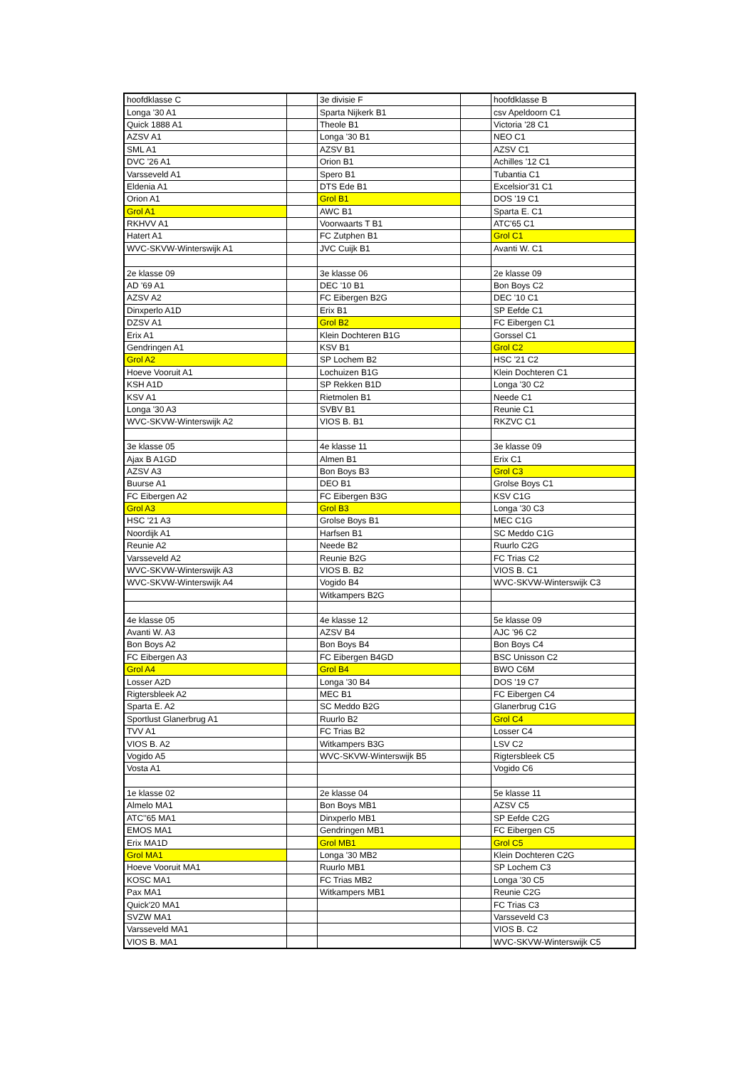| hoofdklasse C | | 3e divisie F | | hoofdklasse B |
| Longa '30 A1 | | Sparta Nijkerk B1 | | csv Apeldoorn C1 |
| Quick 1888 A1 | | Theole B1 | | Victoria '28 C1 |
| AZSV A1 | | Longa '30 B1 | | NEO C1 |
| SML A1 | | AZSV B1 | | AZSV C1 |
| DVC '26 A1 | | Orion B1 | | Achilles '12 C1 |
| Varsseveld A1 | | Spero B1 | | Tubantia C1 |
| Eldenia A1 | | DTS Ede B1 | | Excelsior'31 C1 |
| Orion A1 | | Grol B1 | | DOS '19 C1 |
| Grol A1 | | AWC B1 | | Sparta E. C1 |
| RKHVV A1 | | Voorwaarts T B1 | | ATC'65 C1 |
| Hatert A1 | | FC Zutphen B1 | | Grol C1 |
| WVC-SKVW-Winterswijk A1 | | JVC Cuijk B1 | | Avanti W. C1 |
| 2e klasse 09 | | 3e klasse 06 | | 2e klasse 09 |
| AD '69 A1 | | DEC '10 B1 | | Bon Boys C2 |
| AZSV A2 | | FC Eibergen B2G | | DEC '10 C1 |
| Dinxperlo A1D | | Erix B1 | | SP Eefde C1 |
| DZSV A1 | | Grol B2 | | FC Eibergen C1 |
| Erix A1 | | Klein Dochteren B1G | | Gorssel C1 |
| Gendringen A1 | | KSV B1 | | Grol C2 |
| Grol A2 | | SP Lochem B2 | | HSC '21 C2 |
| Hoeve Vooruit A1 | | Lochuizen B1G | | Klein Dochteren C1 |
| KSH A1D | | SP Rekken B1D | | Longa '30 C2 |
| KSV A1 | | Rietmolen B1 | | Neede C1 |
| Longa '30 A3 | | SVBV B1 | | Reunie C1 |
| WVC-SKVW-Winterswijk A2 | | VIOS B. B1 | | RKZVC C1 |
| 3e klasse 05 | | 4e klasse 11 | | 3e klasse 09 |
| Ajax B A1GD | | Almen B1 | | Erix C1 |
| AZSV A3 | | Bon Boys B3 | | Grol C3 |
| Buurse A1 | | DEO B1 | | Grolse Boys C1 |
| FC Eibergen A2 | | FC Eibergen B3G | | KSV C1G |
| Grol A3 | | Grol B3 | | Longa '30 C3 |
| HSC '21 A3 | | Grolse Boys B1 | | MEC C1G |
| Noordijk A1 | | Harfsen B1 | | SC Meddo C1G |
| Reunie A2 | | Neede B2 | | Ruurlo C2G |
| Varsseveld A2 | | Reunie B2G | | FC Trias C2 |
| WVC-SKVW-Winterswijk A3 | | VIOS B. B2 | | VIOS B. C1 |
| WVC-SKVW-Winterswijk A4 | | Vogido B4 | | WVC-SKVW-Winterswijk C3 |
| | | Witkampers B2G | | |
| 4e klasse 05 | | 4e klasse 12 | | 5e klasse 09 |
| Avanti W. A3 | | AZSV B4 | | AJC '96 C2 |
| Bon Boys A2 | | Bon Boys B4 | | Bon Boys C4 |
| FC Eibergen A3 | | FC Eibergen B4GD | | BSC Unisson C2 |
| Grol A4 | | Grol B4 | | BWO C6M |
| Losser A2D | | Longa '30 B4 | | DOS '19 C7 |
| Rigtersbleek A2 | | MEC B1 | | FC Eibergen C4 |
| Sparta E. A2 | | SC Meddo B2G | | Glanerbrug C1G |
| Sportlust Glanerbrug A1 | | Ruurlo B2 | | Grol C4 |
| TVV A1 | | FC Trias B2 | | Losser C4 |
| VIOS B. A2 | | Witkampers B3G | | LSV C2 |
| Vogido A5 | | WVC-SKVW-Winterswijk B5 | | Rigtersbleek C5 |
| Vosta A1 | | | | Vogido C6 |
| 1e klasse 02 | | 2e klasse 04 | | 5e klasse 11 |
| Almelo MA1 | | Bon Boys MB1 | | AZSV C5 |
| ATC''65 MA1 | | Dinxperlo MB1 | | SP Eefde C2G |
| EMOS MA1 | | Gendringen MB1 | | FC Eibergen C5 |
| Erix MA1D | | Grol MB1 | | Grol C5 |
| Grol MA1 | | Longa '30 MB2 | | Klein Dochteren C2G |
| Hoeve Vooruit MA1 | | Ruurlo MB1 | | SP Lochem C3 |
| KOSC MA1 | | FC Trias MB2 | | Longa '30 C5 |
| Pax MA1 | | Witkampers MB1 | | Reunie C2G |
| Quick'20 MA1 | | | | FC Trias C3 |
| SVZW MA1 | | | | Varsseveld C3 |
| Varsseveld MA1 | | | | VIOS B. C2 |
| VIOS B. MA1 | | | | WVC-SKVW-Winterswijk C5 |